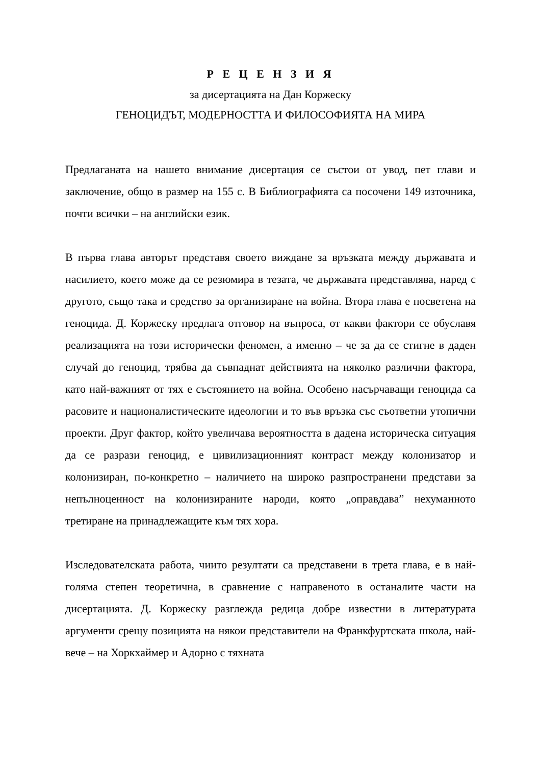Р Е Ц Е Н З И Я
за дисертацията на Дан Коржеску
ГЕНОЦИДЪТ, МОДЕРНОСТТА И ФИЛОСОФИЯТА НА МИРА
Предлаганата на нашето внимание дисертация се състои от увод, пет глави и заключение, общо в размер на 155 с. В Библиографията са посочени 149 източника, почти всички – на английски език.
В първа глава авторът представя своето виждане за връзката между държавата и насилието, което може да се резюмира в тезата, че държавата представлява, наред с другото, също така и средство за организиране на война. Втора глава е посветена на геноцида. Д. Коржеску предлага отговор на въпроса, от какви фактори се обуславя реализацията на този исторически феномен, а именно – че за да се стигне в даден случай до геноцид, трябва да съвпаднат действията на няколко различни фактора, като най-важният от тях е състоянието на война. Особено насърчаващи геноцида са расовите и националистическите идеологии и то във връзка със съответни утопични проекти. Друг фактор, който увеличава вероятността в дадена историческа ситуация да се разрази геноцид, е цивилизационният контраст между колонизатор и колонизиран, по-конкретно – наличието на широко разпространени представи за непълноценност на колонизираните народи, която „оправдава” нехуманното третиране на принадлежащите към тях хора.
Изследователската работа, чиито резултати са представени в трета глава, е в най-голяма степен теоретична, в сравнение с направеното в останалите части на дисертацията. Д. Коржеску разглежда редица добре известни в литературата аргументи срещу позицията на някои представители на Франкфуртската школа, най-вече – на Хоркхаймер и Адорно с тяхната